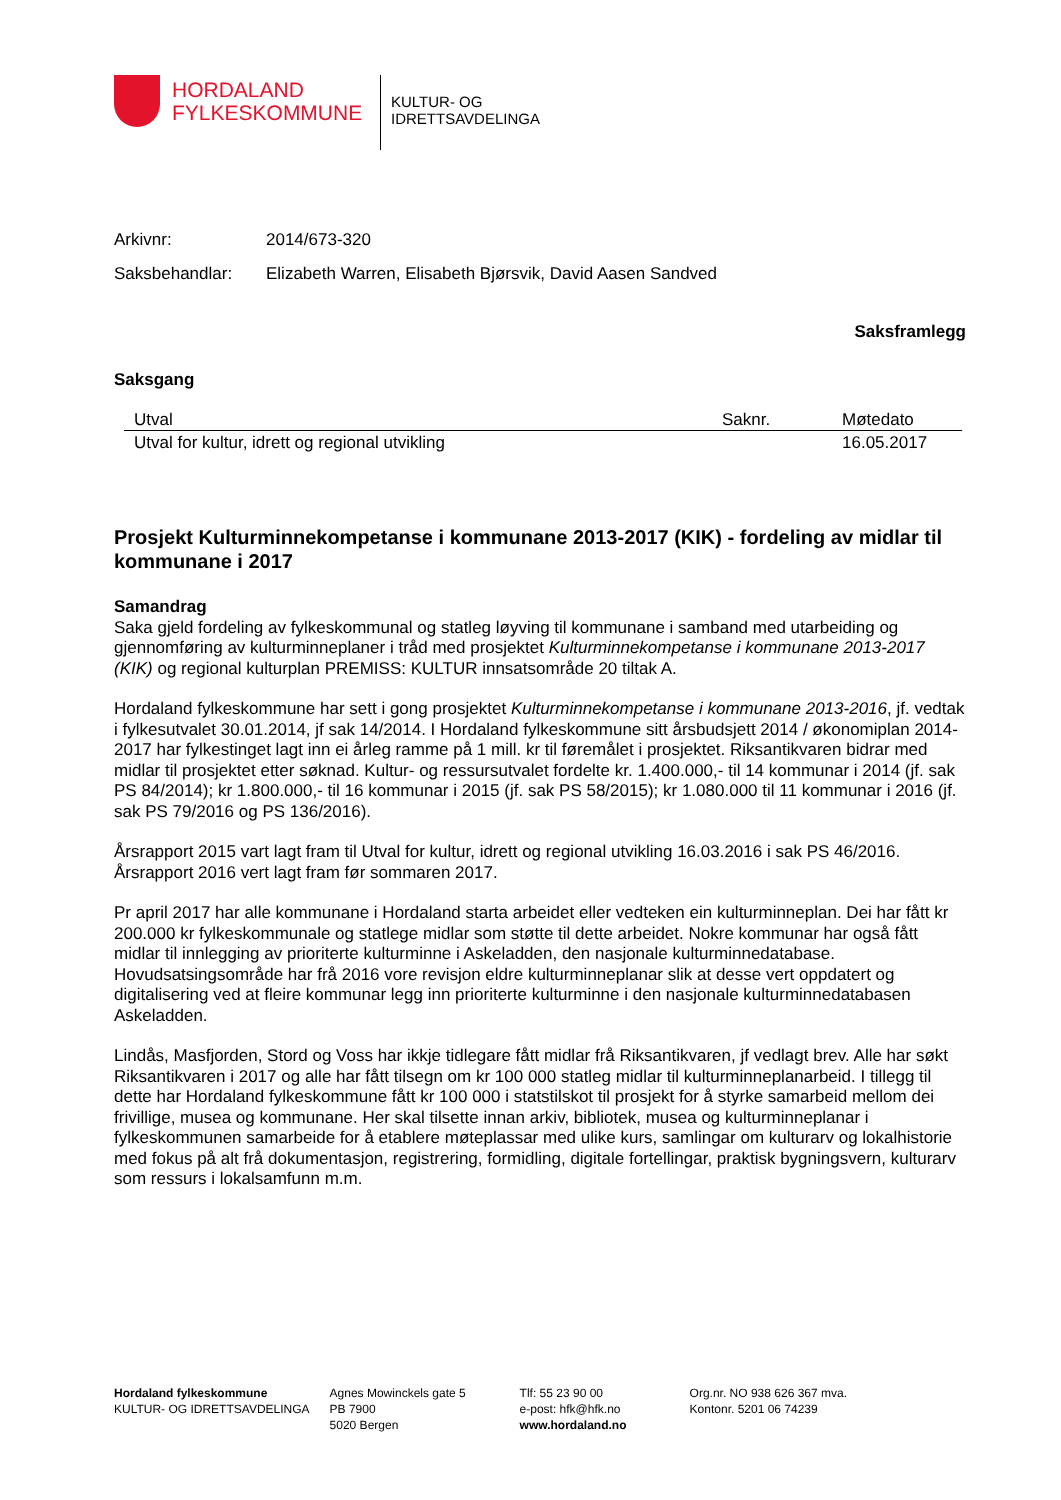HORDALAND
FYLKESKOMMUNE
KULTUR- OG
IDRETTSAVDELINGA
Arkivnr: 2014/673-320
Saksbehandlar: Elizabeth Warren, Elisabeth Bjørsvik, David Aasen Sandved
Saksframlegg
Saksgang
| Utval | Saknr. | Møtedato |
| --- | --- | --- |
| Utval for kultur, idrett og regional utvikling | | 16.05.2017 |
Prosjekt Kulturminnekompetanse i kommunane 2013-2017 (KIK) - fordeling av midlar til kommunane i 2017
Samandrag
Saka gjeld fordeling av fylkeskommunal og statleg løyving til kommunane i samband med utarbeiding og gjennomføring av kulturminneplaner i tråd med prosjektet Kulturminnekompetanse i kommunane 2013-2017 (KIK) og regional kulturplan PREMISS: KULTUR innsatsområde 20 tiltak A.
Hordaland fylkeskommune har sett i gong prosjektet Kulturminnekompetanse i kommunane 2013-2016, jf. vedtak i fylkesutvalet 30.01.2014, jf sak 14/2014. I Hordaland fylkeskommune sitt årsbudsjett 2014 / økonomiplan 2014-2017 har fylkestinget lagt inn ei årleg ramme på 1 mill. kr til føremålet i prosjektet. Riksantikvaren bidrar med midlar til prosjektet etter søknad. Kultur- og ressursutvalet fordelte kr. 1.400.000,- til 14 kommunar i 2014 (jf. sak PS 84/2014); kr 1.800.000,- til 16 kommunar i 2015 (jf. sak PS 58/2015); kr 1.080.000 til 11 kommunar i 2016 (jf. sak PS 79/2016 og PS 136/2016).
Årsrapport 2015 vart lagt fram til Utval for kultur, idrett og regional utvikling 16.03.2016 i sak PS 46/2016. Årsrapport 2016 vert lagt fram før sommaren 2017.
Pr april 2017 har alle kommunane i Hordaland starta arbeidet eller vedteken ein kulturminneplan. Dei har fått kr 200.000 kr fylkeskommunale og statlege midlar som støtte til dette arbeidet. Nokre kommunar har også fått midlar til innlegging av prioriterte kulturminne i Askeladden, den nasjonale kulturminnedatabase. Hovudsatsingsområde har frå 2016 vore revisjon eldre kulturminneplanar slik at desse vert oppdatert og digitalisering ved at fleire kommunar legg inn prioriterte kulturminne i den nasjonale kulturminnedatabasen Askeladden.
Lindås, Masfjorden, Stord og Voss har ikkje tidlegare fått midlar frå Riksantikvaren, jf vedlagt brev. Alle har søkt Riksantikvaren i 2017 og alle har fått tilsegn om kr 100 000 statleg midlar til kulturminneplanarbeid. I tillegg til dette har Hordaland fylkeskommune fått kr 100 000 i statstilskot til prosjekt for å styrke samarbeid mellom dei frivillige, musea og kommunane. Her skal tilsette innan arkiv, bibliotek, musea og kulturminneplanar i fylkeskommunen samarbeide for å etablere møteplassar med ulike kurs, samlingar om kulturarv og lokalhistorie med fokus på alt frå dokumentasjon, registrering, formidling, digitale fortellingar, praktisk bygningsvern, kulturarv som ressurs i lokalsamfunn m.m.
Hordaland fylkeskommune
KULTUR- OG IDRETTSAVDELINGA
Agnes Mowinckels gate 5
PB 7900
5020 Bergen
Tlf: 55 23 90 00
e-post: hfk@hfk.no
www.hordaland.no
Org.nr. NO 938 626 367 mva.
Kontonr. 5201 06 74239